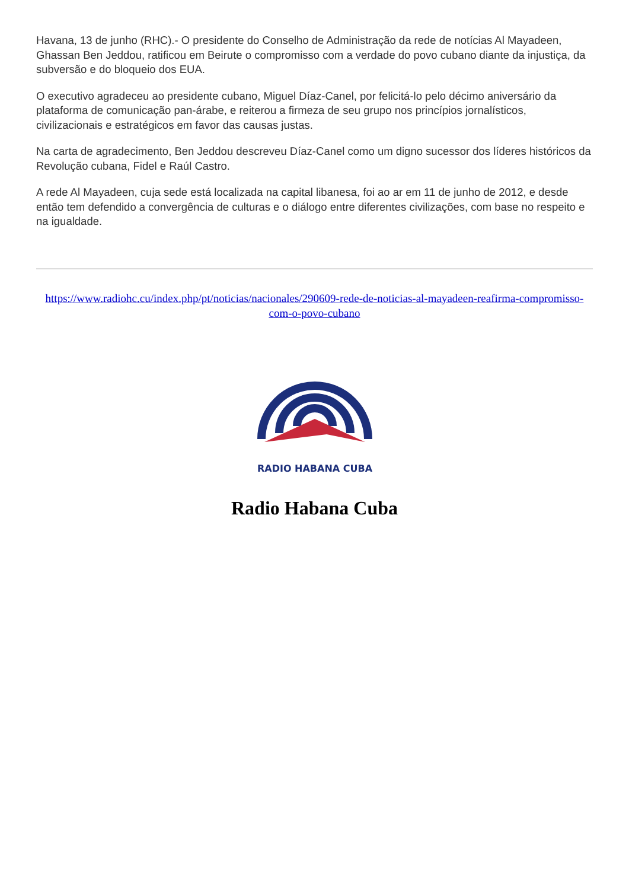Havana, 13 de junho (RHC).- O presidente do Conselho de Administração da rede de notícias Al Mayadeen, Ghassan Ben Jeddou, ratificou em Beirute o compromisso com a verdade do povo cubano diante da injustiça, da subversão e do bloqueio dos EUA.
O executivo agradeceu ao presidente cubano, Miguel Díaz-Canel, por felicitá-lo pelo décimo aniversário da plataforma de comunicação pan-árabe, e reiterou a firmeza de seu grupo nos princípios jornalísticos, civilizacionais e estratégicos em favor das causas justas.
Na carta de agradecimento, Ben Jeddou descreveu Díaz-Canel como um digno sucessor dos líderes históricos da Revolução cubana, Fidel e Raúl Castro.
A rede Al Mayadeen, cuja sede está localizada na capital libanesa, foi ao ar em 11 de junho de 2012, e desde então tem defendido a convergência de culturas e o diálogo entre diferentes civilizações, com base no respeito e na igualdade.
https://www.radiohc.cu/index.php/pt/noticias/nacionales/290609-rede-de-noticias-al-mayadeen-reafirma-compromisso-com-o-povo-cubano
RADIO HABANA CUBA
Radio Habana Cuba